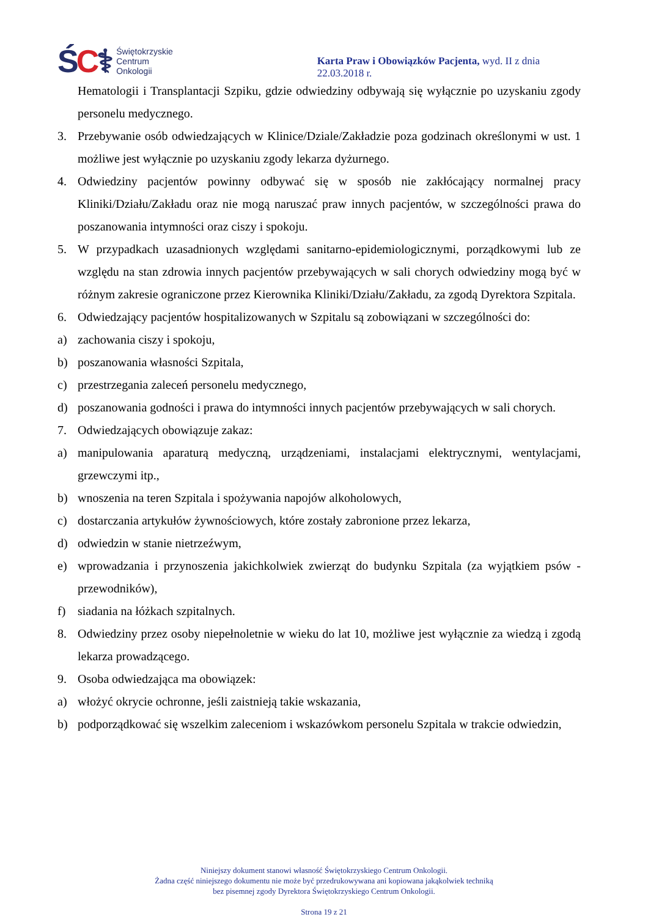ŚC⚕
Świętokrzyskie
Centrum
Onkologii
Karta Praw i Obowiązków Pacjenta, wyd. II z dnia 22.03.2018 r.
Hematologii i Transplantacji Szpiku, gdzie odwiedziny odbywają się wyłącznie po uzyskaniu zgody personelu medycznego.
3. Przebywanie osób odwiedzających w Klinice/Dziale/Zakładzie poza godzinach określonymi w ust. 1 możliwe jest wyłącznie po uzyskaniu zgody lekarza dyżurnego.
4. Odwiedziny pacjentów powinny odbywać się w sposób nie zakłócający normalnej pracy Kliniki/Działu/Zakładu oraz nie mogą naruszać praw innych pacjentów, w szczególności prawa do poszanowania intymności oraz ciszy i spokoju.
5. W przypadkach uzasadnionych względami sanitarno-epidemiologicznymi, porządkowymi lub ze względu na stan zdrowia innych pacjentów przebywających w sali chorych odwiedziny mogą być w różnym zakresie ograniczone przez Kierownika Kliniki/Działu/Zakładu, za zgodą Dyrektora Szpitala.
6. Odwiedzający pacjentów hospitalizowanych w Szpitalu są zobowiązani w szczególności do:
a) zachowania ciszy i spokoju,
b) poszanowania własności Szpitala,
c) przestrzegania zaleceń personelu medycznego,
d) poszanowania godności i prawa do intymności innych pacjentów przebywających w sali chorych.
7. Odwiedzających obowiązuje zakaz:
a) manipulowania aparaturą medyczną, urządzeniami, instalacjami elektrycznymi, wentylacjami, grzewczymi itp.,
b) wnoszenia na teren Szpitala i spożywania napojów alkoholowych,
c) dostarczania artykułów żywnościowych, które zostały zabronione przez lekarza,
d) odwiedzin w stanie nietrzeźwym,
e) wprowadzania i przynoszenia jakichkolwiek zwierząt do budynku Szpitala (za wyjątkiem psów - przewodników),
f) siadania na łóżkach szpitalnych.
8. Odwiedziny przez osoby niepełnoletnie w wieku do lat 10, możliwe jest wyłącznie za wiedzą i zgodą lekarza prowadzącego.
9. Osoba odwiedzająca ma obowiązek:
a) włożyć okrycie ochronne, jeśli zaistnieją takie wskazania,
b) podporządkować się wszelkim zaleceniom i wskazówkom personelu Szpitala w trakcie odwiedzin,
Niniejszy dokument stanowi własność Świętokrzyskiego Centrum Onkologii.
Żadna część niniejszego dokumentu nie może być przedrukowywana ani kopiowana jakąkolwiek techniką
bez pisemnej zgody Dyrektora Świętokrzyskiego Centrum Onkologii.
Strona 19 z 21